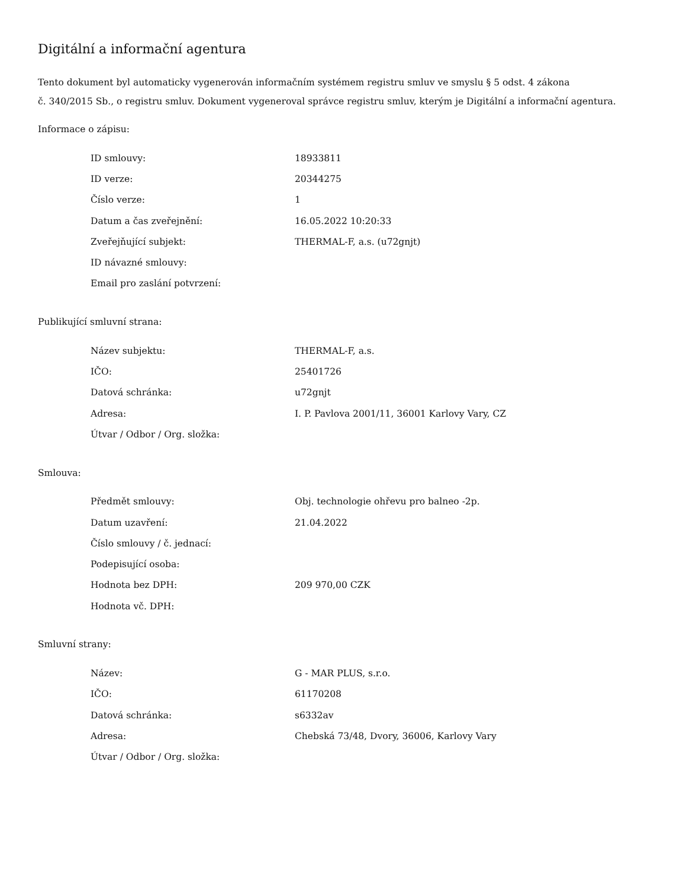Digitální a informační agentura
Tento dokument byl automaticky vygenerován informačním systémem registru smluv ve smyslu § 5 odst. 4 zákona
č. 340/2015 Sb., o registru smluv. Dokument vygeneroval správce registru smluv, kterým je Digitální a informační agentura.
Informace o zápisu:
| ID smlouvy: | 18933811 |
| ID verze: | 20344275 |
| Číslo verze: | 1 |
| Datum a čas zveřejnění: | 16.05.2022 10:20:33 |
| Zveřejňující subjekt: | THERMAL-F, a.s. (u72gnjt) |
| ID návazné smlouvy: | |
| Email pro zaslání potvrzení: | |
Publikující smluvní strana:
| Název subjektu: | THERMAL-F, a.s. |
| IČO: | 25401726 |
| Datová schránka: | u72gnjt |
| Adresa: | I. P. Pavlova 2001/11, 36001 Karlovy Vary, CZ |
| Útvar / Odbor / Org. složka: | |
Smlouva:
| Předmět smlouvy: | Obj. technologie ohřevu pro balneo -2p. |
| Datum uzavření: | 21.04.2022 |
| Číslo smlouvy / č. jednací: | |
| Podepisující osoba: | |
| Hodnota bez DPH: | 209 970,00 CZK |
| Hodnota vč. DPH: | |
Smluvní strany:
| Název: | G - MAR PLUS, s.r.o. |
| IČO: | 61170208 |
| Datová schránka: | s6332av |
| Adresa: | Chebská 73/48, Dvory, 36006, Karlovy Vary |
| Útvar / Odbor / Org. složka: | |